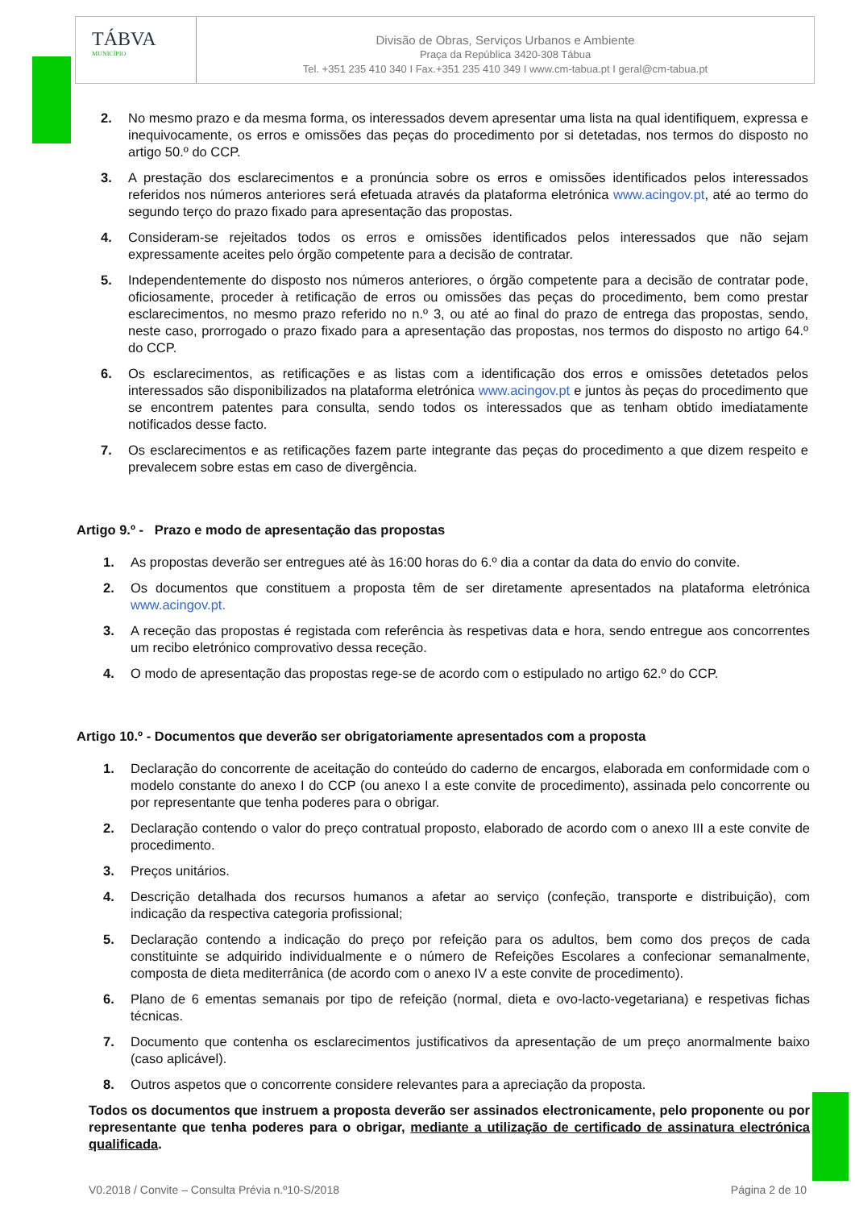TÁBVA
MUNICÍPIO
Divisão de Obras, Serviços Urbanos e Ambiente
Praça da República 3420-308 Tábua
Tel. +351 235 410 340 I Fax.+351 235 410 349 I www.cm-tabua.pt I geral@cm-tabua.pt
2. No mesmo prazo e da mesma forma, os interessados devem apresentar uma lista na qual identifiquem, expressa e inequivocamente, os erros e omissões das peças do procedimento por si detetadas, nos termos do disposto no artigo 50.º do CCP.
3. A prestação dos esclarecimentos e a pronúncia sobre os erros e omissões identificados pelos interessados referidos nos números anteriores será efetuada através da plataforma eletrónica www.acingov.pt, até ao termo do segundo terço do prazo fixado para apresentação das propostas.
4. Consideram-se rejeitados todos os erros e omissões identificados pelos interessados que não sejam expressamente aceites pelo órgão competente para a decisão de contratar.
5. Independentemente do disposto nos números anteriores, o órgão competente para a decisão de contratar pode, oficiosamente, proceder à retificação de erros ou omissões das peças do procedimento, bem como prestar esclarecimentos, no mesmo prazo referido no n.º 3, ou até ao final do prazo de entrega das propostas, sendo, neste caso, prorrogado o prazo fixado para a apresentação das propostas, nos termos do disposto no artigo 64.º do CCP.
6. Os esclarecimentos, as retificações e as listas com a identificação dos erros e omissões detetados pelos interessados são disponibilizados na plataforma eletrónica www.acingov.pt e juntos às peças do procedimento que se encontrem patentes para consulta, sendo todos os interessados que as tenham obtido imediatamente notificados desse facto.
7. Os esclarecimentos e as retificações fazem parte integrante das peças do procedimento a que dizem respeito e prevalecem sobre estas em caso de divergência.
Artigo 9.º - Prazo e modo de apresentação das propostas
1. As propostas deverão ser entregues até às 16:00 horas do 6.º dia a contar da data do envio do convite.
2. Os documentos que constituem a proposta têm de ser diretamente apresentados na plataforma eletrónica www.acingov.pt.
3. A receção das propostas é registada com referência às respetivas data e hora, sendo entregue aos concorrentes um recibo eletrónico comprovativo dessa receção.
4. O modo de apresentação das propostas rege-se de acordo com o estipulado no artigo 62.º do CCP.
Artigo 10.º - Documentos que deverão ser obrigatoriamente apresentados com a proposta
1. Declaração do concorrente de aceitação do conteúdo do caderno de encargos, elaborada em conformidade com o modelo constante do anexo I do CCP (ou anexo I a este convite de procedimento), assinada pelo concorrente ou por representante que tenha poderes para o obrigar.
2. Declaração contendo o valor do preço contratual proposto, elaborado de acordo com o anexo III a este convite de procedimento.
3. Preços unitários.
4. Descrição detalhada dos recursos humanos a afetar ao serviço (confeção, transporte e distribuição), com indicação da respectiva categoria profissional;
5. Declaração contendo a indicação do preço por refeição para os adultos, bem como dos preços de cada constituinte se adquirido individualmente e o número de Refeições Escolares a confecionar semanalmente, composta de dieta mediterrânica (de acordo com o anexo IV a este convite de procedimento).
6. Plano de 6 ementas semanais por tipo de refeição (normal, dieta e ovo-lacto-vegetariana) e respetivas fichas técnicas.
7. Documento que contenha os esclarecimentos justificativos da apresentação de um preço anormalmente baixo (caso aplicável).
8. Outros aspetos que o concorrente considere relevantes para a apreciação da proposta.
Todos os documentos que instruem a proposta deverão ser assinados electronicamente, pelo proponente ou por representante que tenha poderes para o obrigar, mediante a utilização de certificado de assinatura electrónica qualificada.
V0.2018 / Convite – Consulta Prévia n.º10-S/2018 Página 2 de 10